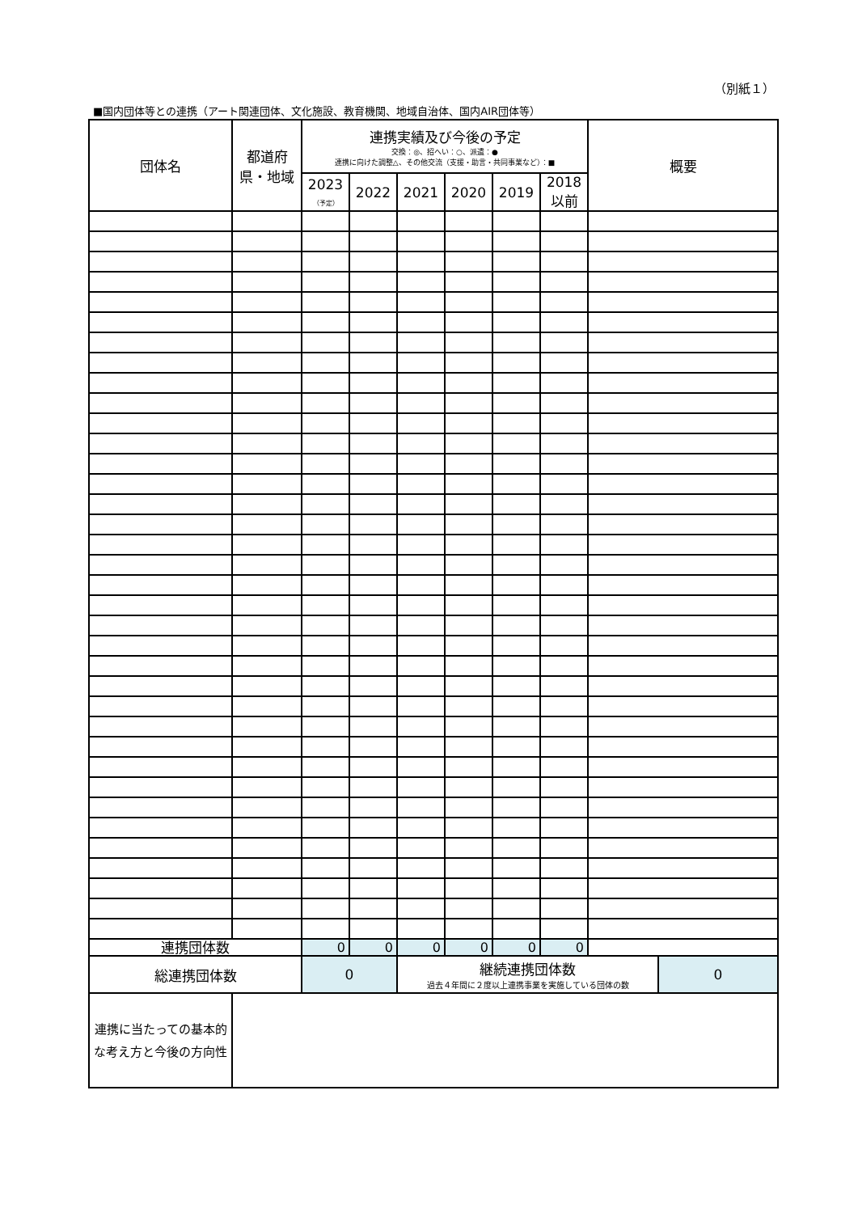（別紙１）
■国内団体等との連携（アート関連団体、文化施設、教育機関、地域自治体、国内AIR団体等）
| 団体名 | 都道府 県・地域 | 連携実績及び今後の予定 交換：◎、招へい：○、派遣：● 連携に向けた調整△、その他交流（支援・助言・共同事業など）：■ | | | | | | 概要 | |
| --- | --- | --- | --- | --- | --- | --- | --- | --- | --- |
| | | 2023 （予定） | 2022 | 2021 | 2020 | 2019 | 2018 以前 | | |
| 連携団体数 | | 0 | 0 | 0 | 0 | 0 | 0 | | |
| 総連携団体数 | | 0 | | 継続連携団体数 過去４年間に２度以上連携事業を実施している団体の数 | | | | | 0 |
| 連携に当たっての基本的な考え方と今後の方向性 | | | | | | | | | |